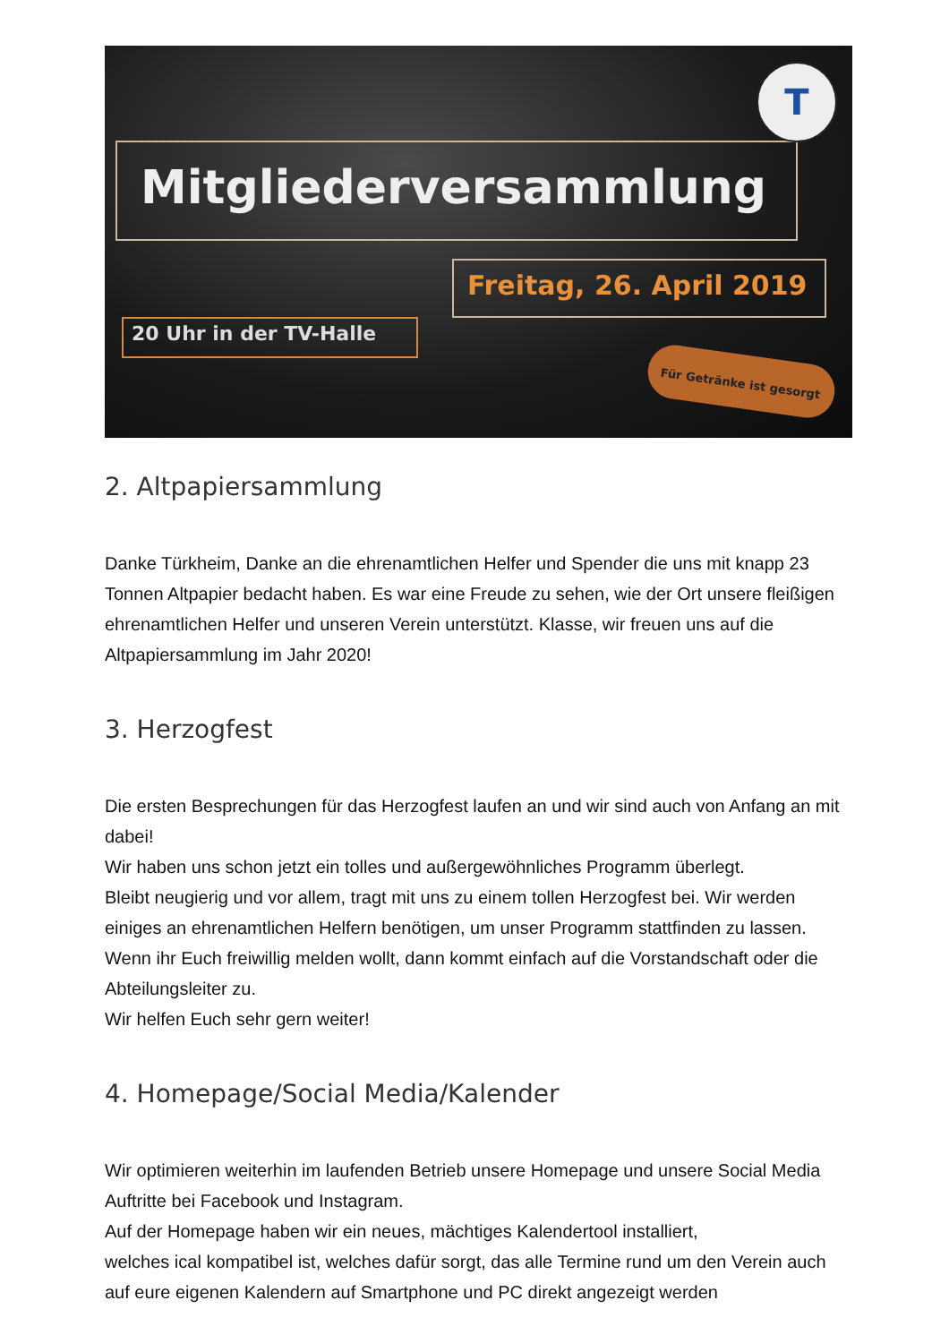Mitgliederversammlung
Freitag, 26. April 2019
20 Uhr in der TV-Halle
Für Getränke ist gesorgt
T
2. Altpapiersammlung
Danke Türkheim, Danke an die ehrenamtlichen Helfer und Spender die uns mit knapp 23 Tonnen Altpapier bedacht haben. Es war eine Freude zu sehen, wie der Ort unsere fleißigen ehrenamtlichen Helfer und unseren Verein unterstützt. Klasse, wir freuen uns auf die Altpapiersammlung im Jahr 2020!
3. Herzogfest
Die ersten Besprechungen für das Herzogfest laufen an und wir sind auch von Anfang an mit dabei!
Wir haben uns schon jetzt ein tolles und außergewöhnliches Programm überlegt.
Bleibt neugierig und vor allem, tragt mit uns zu einem tollen Herzogfest bei. Wir werden einiges an ehrenamtlichen Helfern benötigen, um unser Programm stattfinden zu lassen. Wenn ihr Euch freiwillig melden wollt, dann kommt einfach auf die Vorstandschaft oder die Abteilungsleiter zu.
Wir helfen Euch sehr gern weiter!
4. Homepage/Social Media/Kalender
Wir optimieren weiterhin im laufenden Betrieb unsere Homepage und unsere Social Media Auftritte bei Facebook und Instagram.
Auf der Homepage haben wir ein neues, mächtiges Kalendertool installiert,
welches ical kompatibel ist, welches dafür sorgt, das alle Termine rund um den Verein auch auf eure eigenen Kalendern auf Smartphone und PC direkt angezeigt werden